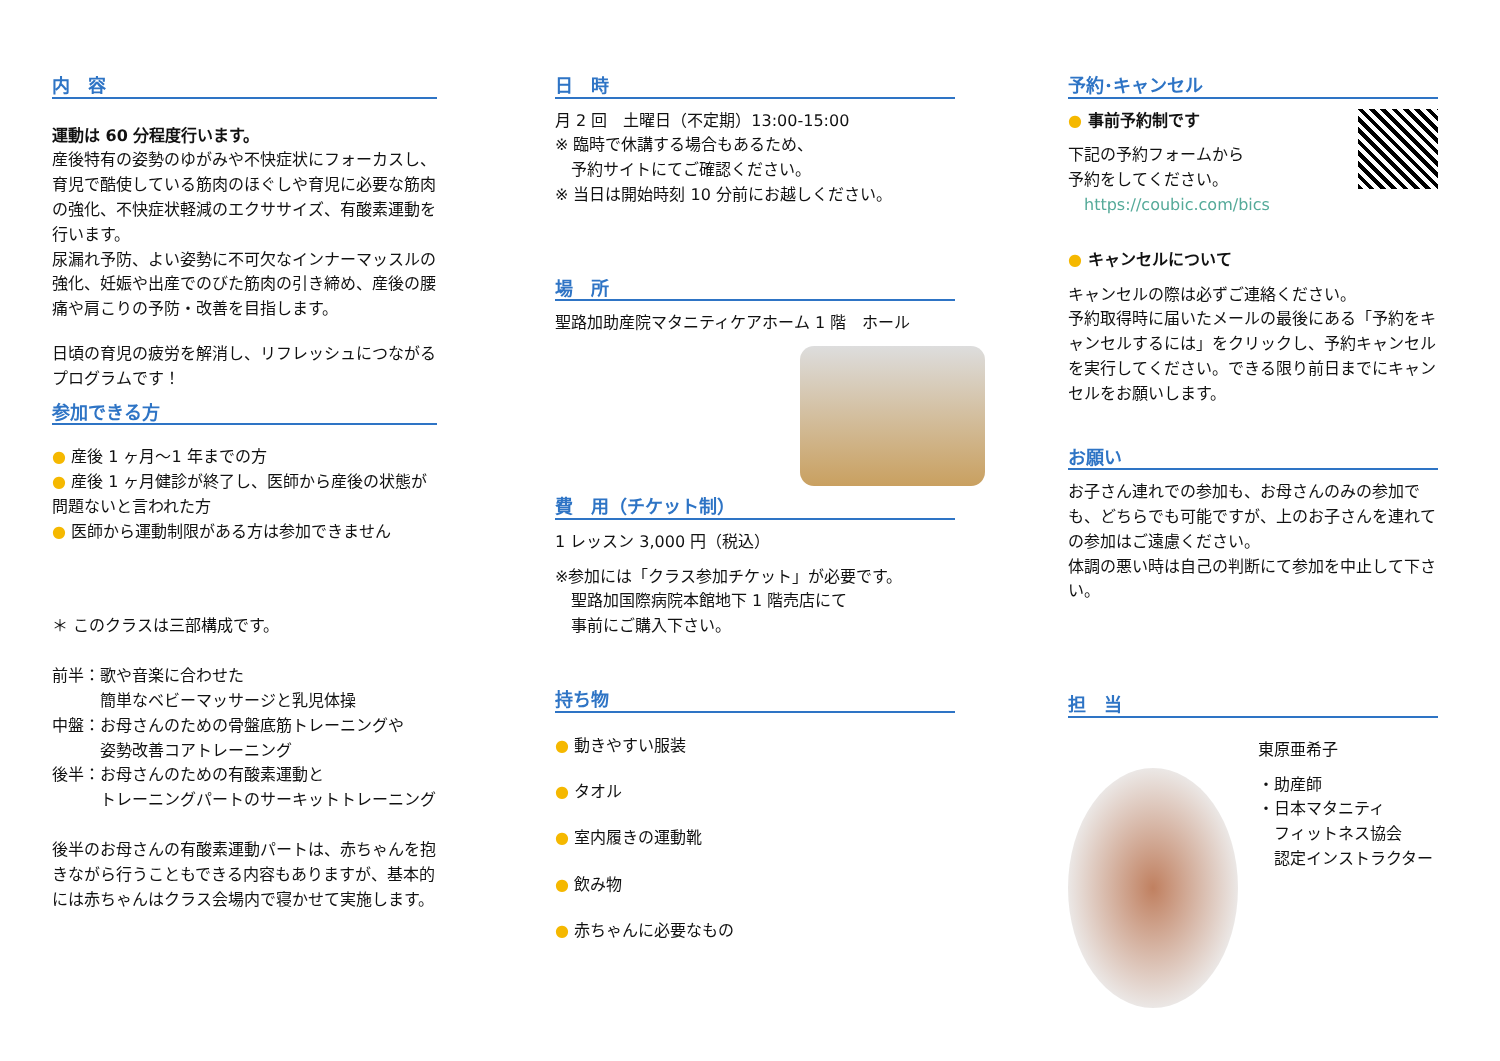内　容
運動は 60 分程度行います。
産後特有の姿勢のゆがみや不快症状にフォーカスし、育児で酷使している筋肉のほぐしや育児に必要な筋肉の強化、不快症状軽減のエクササイズ、有酸素運動を行います。
尿漏れ予防、よい姿勢に不可欠なインナーマッスルの強化、妊娠や出産でのびた筋肉の引き締め、産後の腰痛や肩こりの予防・改善を目指します。
日頃の育児の疲労を解消し、リフレッシュにつながるプログラムです！
参加できる方
● 産後 1 ヶ月～1 年までの方
● 産後 1 ヶ月健診が終了し、医師から産後の状態が問題ないと言われた方
● 医師から運動制限がある方は参加できません
＊ このクラスは三部構成です。
前半：歌や音楽に合わせた
　　　簡単なベビーマッサージと乳児体操
中盤：お母さんのための骨盤底筋トレーニングや
　　　姿勢改善コアトレーニング
後半：お母さんのための有酸素運動と
　　　トレーニングパートのサーキットトレーニング
後半のお母さんの有酸素運動パートは、赤ちゃんを抱きながら行うこともできる内容もありますが、基本的には赤ちゃんはクラス会場内で寝かせて実施します。
日　時
月 2 回　土曜日（不定期）13:00-15:00
※ 臨時で休講する場合もあるため、
　予約サイトにてご確認ください。
※ 当日は開始時刻 10 分前にお越しください。
場　所
聖路加助産院マタニティケアホーム 1 階　ホール
費　用（チケット制）
1 レッスン 3,000 円（税込）
※参加には「クラス参加チケット」が必要です。
　聖路加国際病院本館地下 1 階売店にて
　事前にご購入下さい。
持ち物
● 動きやすい服装
● タオル
● 室内履きの運動靴
● 飲み物
● 赤ちゃんに必要なもの
予約･キャンセル
● 事前予約制です
下記の予約フォームから
予約をしてください。
　https://coubic.com/bics
● キャンセルについて
キャンセルの際は必ずご連絡ください。
予約取得時に届いたメールの最後にある「予約をキャンセルするには」をクリックし、予約キャンセルを実行してください。できる限り前日までにキャンセルをお願いします。
お願い
お子さん連れでの参加も、お母さんのみの参加でも、どちらでも可能ですが、上のお子さんを連れての参加はご遠慮ください。
体調の悪い時は自己の判断にて参加を中止して下さい。
担　当
東原亜希子
・助産師
・日本マタニティ
　フィットネス協会
　認定インストラクター